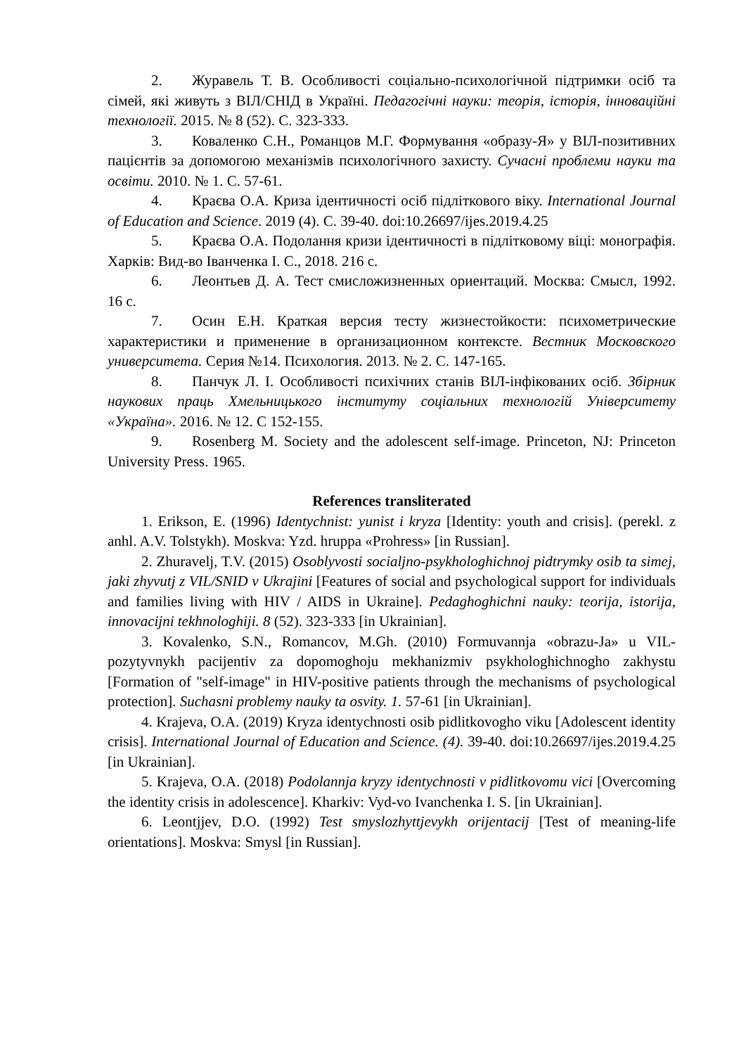2. Журавель Т. В. Особливості соціально-психологічной підтримки осіб та сімей, які живуть з ВІЛ/СНІД в Україні. Педагогічні науки: теорія, історія, інноваційні технології. 2015. № 8 (52). С. 323-333.
3. Коваленко С.Н., Романцов М.Г. Формування «образу-Я» у ВІЛ-позитивних пацієнтів за допомогою механізмів психологічного захисту. Сучасні проблеми науки та освіти. 2010. № 1. С. 57-61.
4. Краєва О.А. Криза ідентичності осіб підліткового віку. International Journal of Education and Science. 2019 (4). С. 39-40. doi:10.26697/ijes.2019.4.25
5. Краєва О.А. Подолання кризи ідентичності в підлітковому віці: монографія. Харків: Вид-во Іванченка І. С., 2018. 216 с.
6. Леонтьев Д. А. Тест смисложизненных ориентаций. Москва: Смысл, 1992. 16 с.
7. Осин Е.Н. Краткая версия тесту жизнестойкости: психометрические характеристики и применение в организационном контексте. Вестник Московского университета. Серия №14. Психология. 2013. № 2. С. 147-165.
8. Панчук Л. І. Особливості психічних станів ВІЛ-інфікованих осіб. Збірник наукових праць Хмельницького інституту соціальних технологій Університету «Україна». 2016. № 12. С 152-155.
9. Rosenberg M. Society and the adolescent self-image. Princeton, NJ: Princeton University Press. 1965.
References transliterated
1. Erikson, E. (1996) Identychnist: yunist i kryza [Identity: youth and crisis]. (perekl. z anhl. A.V. Tolstykh). Moskva: Yzd. hruppa «Prohress» [in Russian].
2. Zhuravelj, T.V. (2015) Osoblyvosti socialjno-psykhologhichnoj pidtrymky osib ta simej, jaki zhyvutj z VIL/SNID v Ukrajini [Features of social and psychological support for individuals and families living with HIV / AIDS in Ukraine]. Pedaghoghichni nauky: teorija, istorija, innovacijni tekhnologhiji. 8 (52). 323-333 [in Ukrainian].
3. Kovalenko, S.N., Romancov, M.Gh. (2010) Formuvannja «obrazu-Ja» u VIL-pozytyvnykh pacijentiv za dopomoghoju mekhanizmiv psykhologhichnogho zakhystu [Formation of "self-image" in HIV-positive patients through the mechanisms of psychological protection]. Suchasni problemy nauky ta osvity. 1. 57-61 [in Ukrainian].
4. Krajeva, O.A. (2019) Kryza identychnosti osib pidlitkovogho viku [Adolescent identity crisis]. International Journal of Education and Science. (4). 39-40. doi:10.26697/ijes.2019.4.25 [in Ukrainian].
5. Krajeva, O.A. (2018) Podolannja kryzy identychnosti v pidlitkovomu vici [Overcoming the identity crisis in adolescence]. Kharkiv: Vyd-vo Ivanchenka I. S. [in Ukrainian].
6. Leontjjev, D.O. (1992) Test smyslozhyttjevykh orijentacij [Test of meaning-life orientations]. Moskva: Smysl [in Russian].